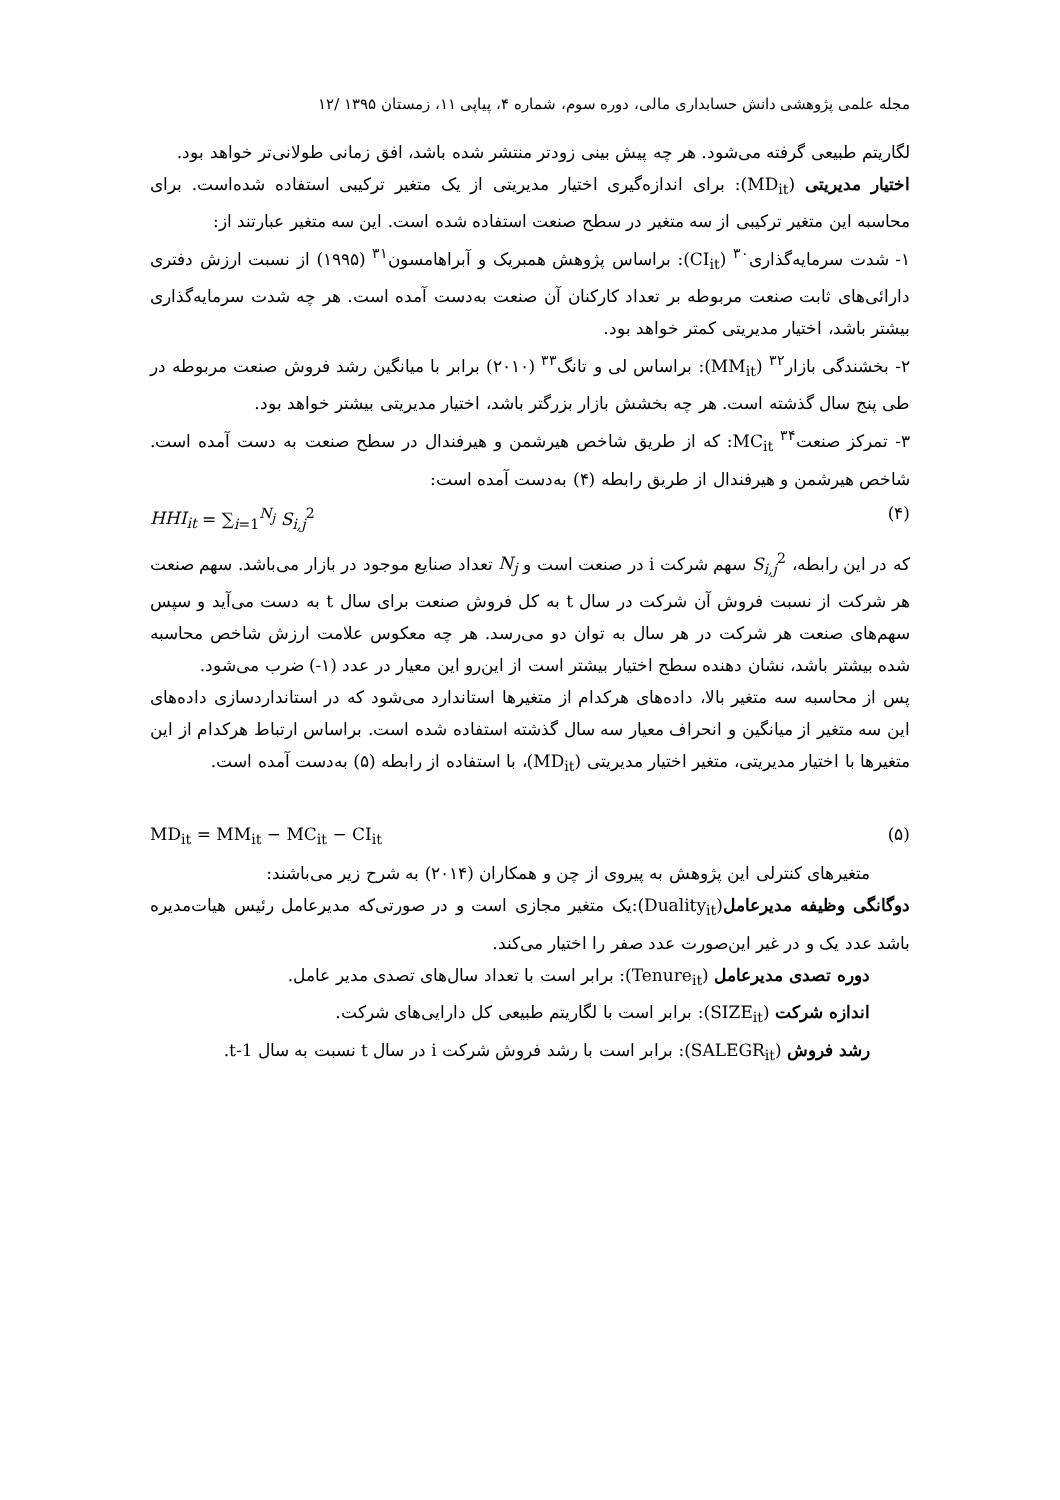مجله علمی پژوهشی دانش حسابداری مالی، دوره سوم، شماره ۴، پیاپی ۱۱، زمستان ۱۳۹۵ /۱۲
لگاریتم طبیعی گرفته می‌شود. هر چه پیش بینی زودتر منتشر شده باشد، افق زمانی طولانی‌تر خواهد بود.
اختیار مدیریتی (MD<sub>it</sub>): برای اندازه‌گیری اختیار مدیریتی از یک متغیر ترکیبی استفاده شده‌است. برای محاسبه این متغیر ترکیبی از سه متغیر در سطح صنعت استفاده شده است. این سه متغیر عبارتند از:
۱- شدت سرمایه‌گذاری<sup>۳۰</sup> (CI<sub>it</sub>): براساس پژوهش همبریک و آبراهامسون<sup>۳۱</sup> (۱۹۹۵) از نسبت ارزش دفتری دارائی‌های ثابت صنعت مربوطه بر تعداد کارکنان آن صنعت به‌دست آمده است. هر چه شدت سرمایه‌گذاری بیشتر باشد، اختیار مدیریتی کمتر خواهد بود.
۲- بخشندگی بازار<sup>۳۲</sup> (MM<sub>it</sub>): براساس لی و تانگ<sup>۳۳</sup> (۲۰۱۰) برابر با میانگین رشد فروش صنعت مربوطه در طی پنج سال گذشته است. هر چه بخشش بازار بزرگتر باشد، اختیار مدیریتی بیشتر خواهد بود.
۳- تمرکز صنعت<sup>۳۴</sup> MC<sub>it</sub>: که از طریق شاخص هیرشمن و هیرفندال در سطح صنعت به دست آمده است. شاخص هیرشمن و هیرفندال از طریق رابطه (۴) به‌دست آمده است:
HHI<sub>it</sub> = ∑<sub>i=1</sub><sup>N<sub>j</sub></sup> S<sub>i,j</sub><sup>2</sup> (۴)
که در این رابطه، S<sub>i,j</sub><sup>2</sup> سهم شرکت i در صنعت است و N<sub>j</sub> تعداد صنایع موجود در بازار می‌باشد. سهم صنعت هر شرکت از نسبت فروش آن شرکت در سال t به کل فروش صنعت برای سال t به دست می‌آید و سپس سهم‌های صنعت هر شرکت در هر سال به توان دو می‌رسد. هر چه معکوس علامت ارزش شاخص محاسبه شده بیشتر باشد، نشان دهنده سطح اختیار بیشتر است از این‌رو این معیار در عدد (۱-) ضرب می‌شود.
پس از محاسبه سه متغیر بالا، داده‌های هرکدام از متغیرها استاندارد می‌شود که در استانداردسازی داده‌های این سه متغیر از میانگین و انحراف معیار سه سال گذشته استفاده شده است. براساس ارتباط هرکدام از این متغیرها با اختیار مدیریتی، متغیر اختیار مدیریتی (MD<sub>it</sub>)، با استفاده از رابطه (۵) به‌دست آمده است.
MD<sub>it</sub> = MM<sub>it</sub> − MC<sub>it</sub> − CI<sub>it</sub> (۵)
متغیرهای کنترلی این پژوهش به پیروی از چن و همکاران (۲۰۱۴) به شرح زیر می‌باشند:
دوگانگی وظیفه مدیرعامل(Duality<sub>it</sub>):یک متغیر مجازی است و در صورتی‌که مدیرعامل رئیس هیات‌مدیره باشد عدد یک و در غیر این‌صورت عدد صفر را اختیار می‌کند.
دوره تصدی مدیرعامل (Tenure<sub>it</sub>): برابر است با تعداد سال‌های تصدی مدیر عامل.
اندازه شرکت (SIZE<sub>it</sub>): برابر است با لگاریتم طبیعی کل دارایی‌های شرکت.
رشد فروش (SALEGR<sub>it</sub>): برابر است با رشد فروش شرکت i در سال t نسبت به سال t-1.